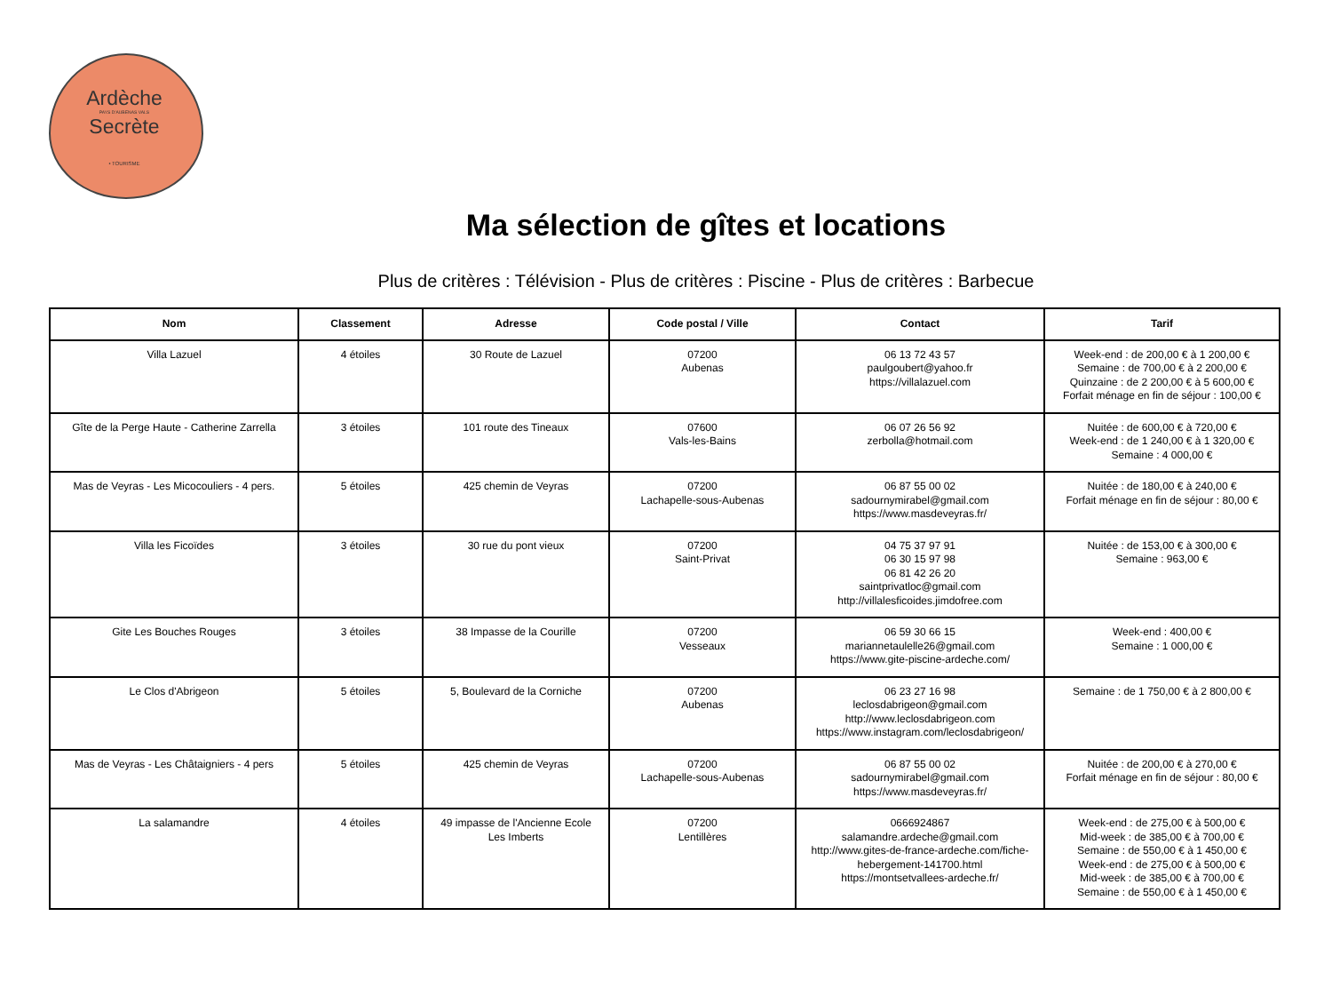Ardèche
PAYS D'AUBENAS VALS
Secrète
• TOURISME
Ma sélection de gîtes et locations
Plus de critères : Télévision - Plus de critères : Piscine - Plus de critères : Barbecue
| Nom | Classement | Adresse | Code postal / Ville | Contact | Tarif |
| --- | --- | --- | --- | --- | --- |
| Villa Lazuel | 4 étoiles | 30 Route de Lazuel | 07200 Aubenas | 06 13 72 43 57 paulgoubert@yahoo.fr https://villalazuel.com | Week-end : de 200,00 € à 1 200,00 € Semaine : de 700,00 € à 2 200,00 € Quinzaine : de 2 200,00 € à 5 600,00 € Forfait ménage en fin de séjour : 100,00 € |
| Gîte de la Perge Haute - Catherine Zarrella | 3 étoiles | 101 route des Tineaux | 07600 Vals-les-Bains | 06 07 26 56 92 zerbolla@hotmail.com | Nuitée : de 600,00 € à 720,00 € Week-end : de 1 240,00 € à 1 320,00 € Semaine : 4 000,00 € |
| Mas de Veyras - Les Micocouliers - 4 pers. | 5 étoiles | 425 chemin de Veyras | 07200 Lachapelle-sous-Aubenas | 06 87 55 00 02 sadournymirabel@gmail.com https://www.masdeveyras.fr/ | Nuitée : de 180,00 € à 240,00 € Forfait ménage en fin de séjour : 80,00 € |
| Villa les Ficoïdes | 3 étoiles | 30 rue du pont vieux | 07200 Saint-Privat | 04 75 37 97 91 06 30 15 97 98 06 81 42 26 20 saintprivatloc@gmail.com http://villalesficoides.jimdofree.com | Nuitée : de 153,00 € à 300,00 € Semaine : 963,00 € |
| Gite Les Bouches Rouges | 3 étoiles | 38 Impasse de la Courille | 07200 Vesseaux | 06 59 30 66 15 mariannetaulelle26@gmail.com https://www.gite-piscine-ardeche.com/ | Week-end : 400,00 € Semaine : 1 000,00 € |
| Le Clos d'Abrigeon | 5 étoiles | 5, Boulevard de la Corniche | 07200 Aubenas | 06 23 27 16 98 leclosdabrigeon@gmail.com http://www.leclosdabrigeon.com https://www.instagram.com/leclosdabrigeon/ | Semaine : de 1 750,00 € à 2 800,00 € |
| Mas de Veyras - Les Châtaigniers - 4 pers | 5 étoiles | 425 chemin de Veyras | 07200 Lachapelle-sous-Aubenas | 06 87 55 00 02 sadournymirabel@gmail.com https://www.masdeveyras.fr/ | Nuitée : de 200,00 € à 270,00 € Forfait ménage en fin de séjour : 80,00 € |
| La salamandre | 4 étoiles | 49 impasse de l'Ancienne Ecole Les Imberts | 07200 Lentillères | 0666924867 salamandre.ardeche@gmail.com http://www.gites-de-france-ardeche.com/fiche-hebergement-141700.html https://montsetvallees-ardeche.fr/ | Week-end : de 275,00 € à 500,00 € Mid-week : de 385,00 € à 700,00 € Semaine : de 550,00 € à 1 450,00 € Week-end : de 275,00 € à 500,00 € Mid-week : de 385,00 € à 700,00 € Semaine : de 550,00 € à 1 450,00 € |